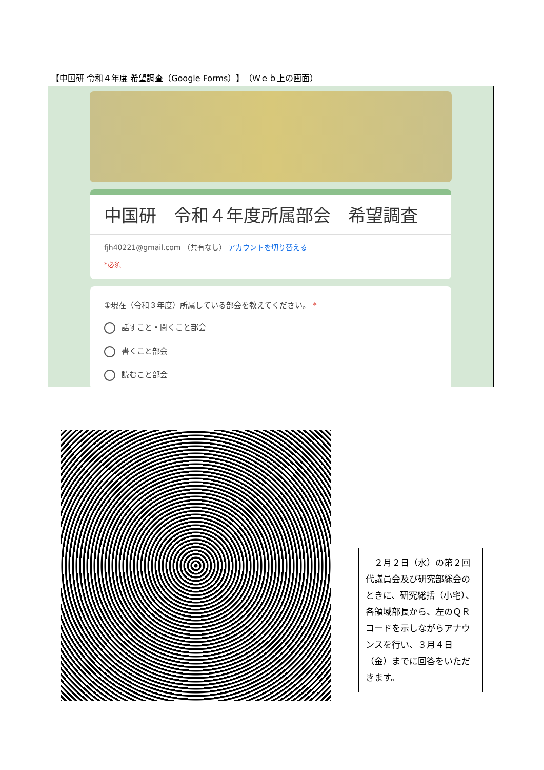【中国研 令和４年度 希望調査（Google Forms）】（Ｗｅｂ上の画面）
中国研　令和４年度所属部会　希望調査
fjh40221@gmail.com （共有なし） アカウントを切り替える
*必須
①現在（令和３年度）所属している部会を教えてください。 *
話すこと・聞くこと部会
書くこと部会
読むこと部会
　２月２日（水）の第２回代議員会及び研究部総会のときに、研究総括（小宅）、各領域部長から、左のＱＲコードを示しながらアナウンスを行い、３月４日（金）までに回答をいただきます。